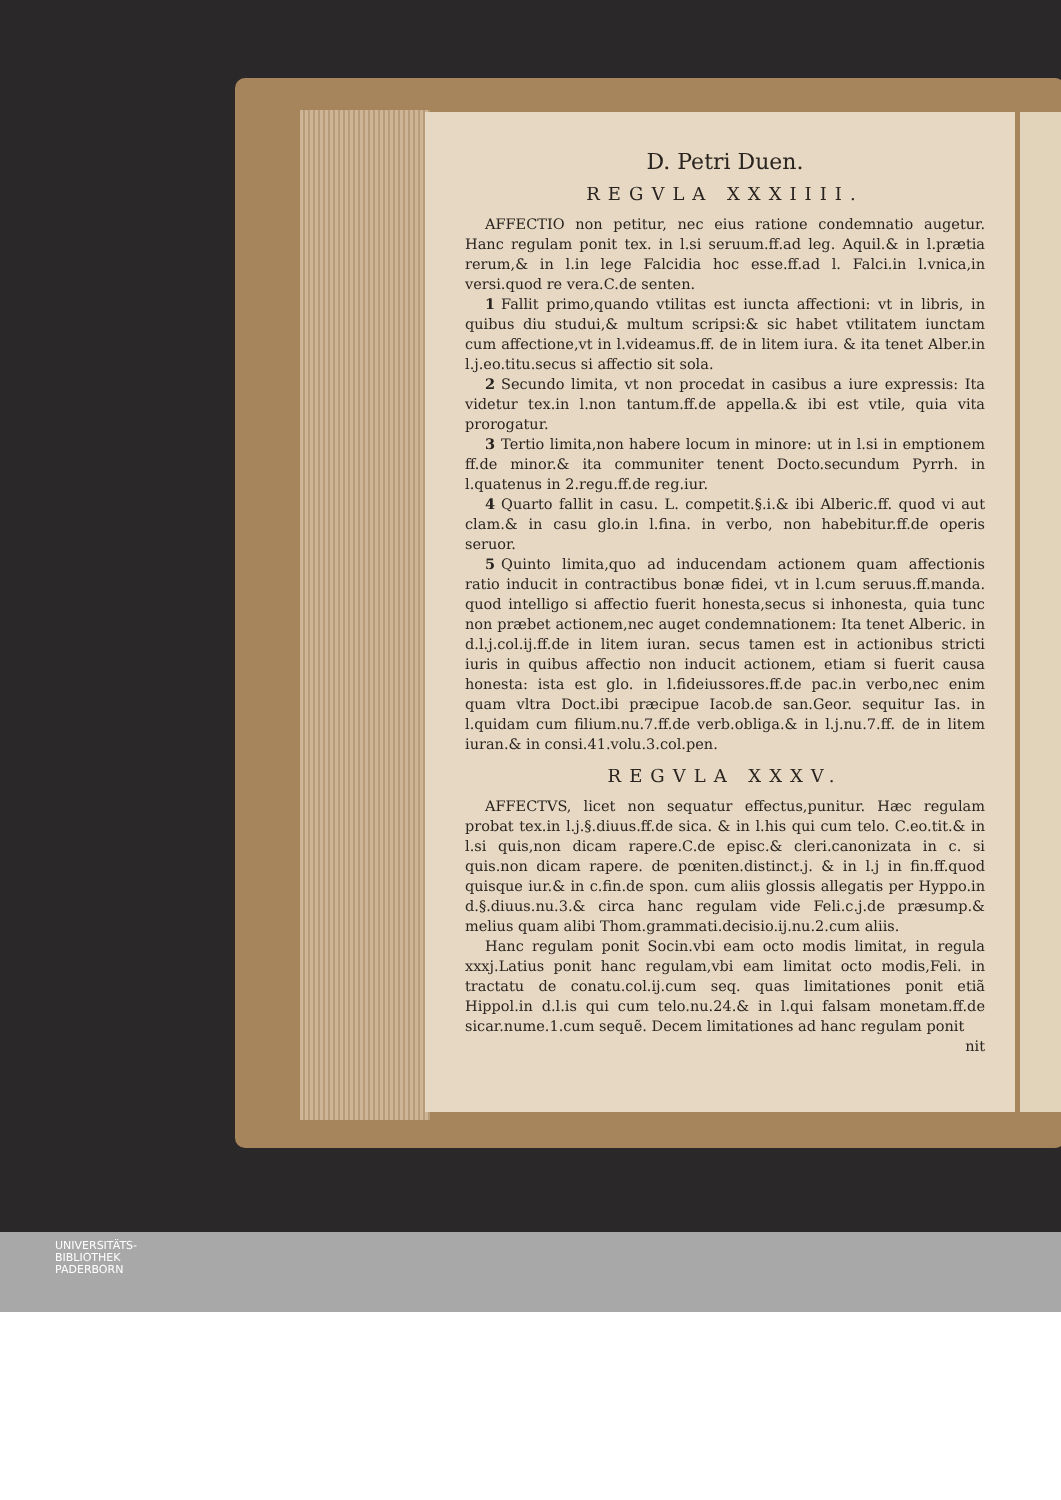D. Petri Duen.
REGVLA XXXIIII.
AFFECTIO non petitur, nec eius ratione condemnatio augetur. Hanc regulam ponit tex. in l.si seruum.ff.ad leg. Aquil.& in l.prætia rerum,& in l.in lege Falcidia hoc esse.ff.ad l. Falci.in l.vnica,in versi.quod re vera.C.de senten.
1 Fallit primo,quando vtilitas est iuncta affectioni: vt in libris, in quibus diu studui,& multum scripsi:& sic habet vtilitatem iunctam cum affectione,vt in l.videamus.ff. de in litem iura. & ita tenet Alber.in l.j.eo.titu.secus si affectio sit sola.
2 Secundo limita, vt non procedat in casibus a iure expressis: Ita videtur tex.in l.non tantum.ff.de appella.& ibi est vtile, quia vita prorogatur.
3 Tertio limita,non habere locum in minore: ut in l.si in emptionem ff.de minor.& ita communiter tenent Docto.secundum Pyrrh. in l.quatenus in 2.regu.ff.de reg.iur.
4 Quarto fallit in casu. L. competit.§.i.& ibi Alberic.ff. quod vi aut clam.& in casu glo.in l.fina. in verbo, non habebitur.ff.de operis seruor.
5 Quinto limita,quo ad inducendam actionem quam affectionis ratio inducit in contractibus bonæ fidei, vt in l.cum seruus.ff.manda. quod intelligo si affectio fuerit honesta,secus si inhonesta, quia tunc non præbet actionem,nec auget condemnationem: Ita tenet Alberic. in d.l.j.col.ij.ff.de in litem iuran. secus tamen est in actionibus stricti iuris in quibus affectio non inducit actionem, etiam si fuerit causa honesta: ista est glo. in l.fideiussores.ff.de pac.in verbo,nec enim quam vltra Doct.ibi præcipue Iacob.de san.Geor. sequitur Ias. in l.quidam cum filium.nu.7.ff.de verb.obliga.& in l.j.nu.7.ff. de in litem iuran.& in consi.41.volu.3.col.pen.
REGVLA XXXV.
AFFECTVS, licet non sequatur effectus,punitur. Hæc regulam probat tex.in l.j.§.diuus.ff.de sica. & in l.his qui cum telo. C.eo.tit.& in l.si quis,non dicam rapere.C.de episc.& cleri.canonizata in c. si quis.non dicam rapere. de pœniten.distinct.j. & in l.j in fin.ff.quod quisque iur.& in c.fin.de spon. cum aliis glossis allegatis per Hyppo.in d.§.diuus.nu.3.& circa hanc regulam vide Feli.c.j.de præsump.& melius quam alibi Thom.grammati.decisio.ij.nu.2.cum aliis.
Hanc regulam ponit Socin.vbi eam octo modis limitat, in regula xxxj.Latius ponit hanc regulam,vbi eam limitat octo modis,Feli. in tractatu de conatu.col.ij.cum seq. quas limitationes ponit etiã Hippol.in d.l.is qui cum telo.nu.24.& in l.qui falsam monetam.ff.de sicar.nume.1.cum sequẽ. Decem limitationes ad hanc regulam ponit
nit
UNIVERSITÄTS-
BIBLIOTHEK
PADERBORN